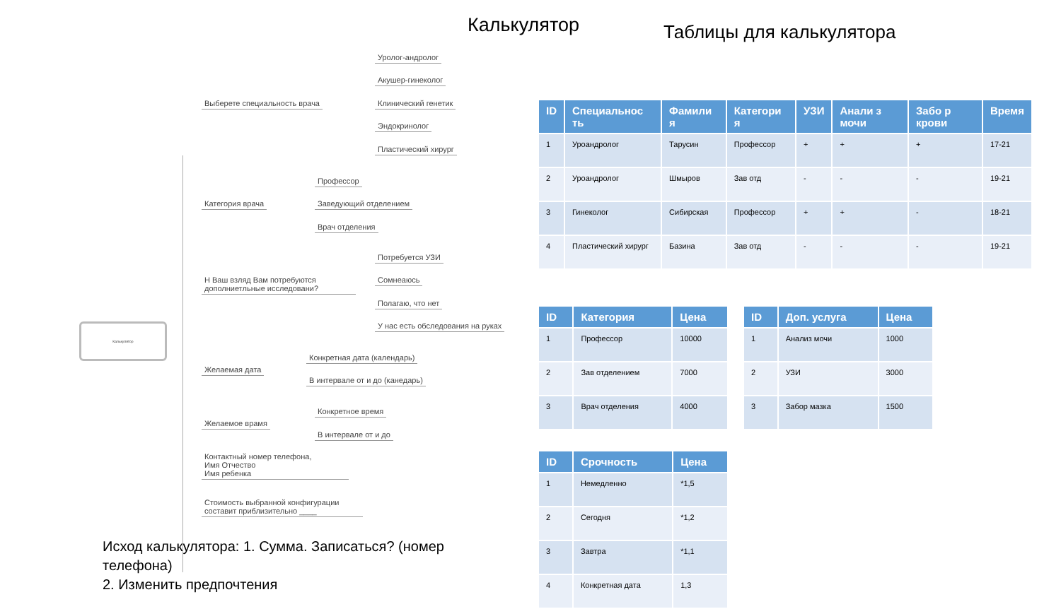Калькулятор
Калькулятор
Выберете специальность врача
Уролог-андролог
Акушер-гинеколог
Клинический генетик
Эндокринолог
Пластический хирург
Категория врача
Профессор
Заведующий отделением
Врач отделения
Н Ваш взляд Вам потребуются дополниетльные исследовани?
Потребуется УЗИ
Сомнеаюсь
Полагаю, что нет
У нас есть обследования на руках
Желаемая дата
Конкретная дата (календарь)
В интервале от и до (канедарь)
Желаемое врамя
Конкретное время
В интервале от и до
Контактный номер телефона,
Имя Отчество
Имя ребенка
Стоимость выбранной конфигурации составит приблизительно ____
Исход калькулятора: 1. Сумма. Записаться? (номер телефона)
2. Изменить предпочтения
Таблицы для калькулятора
| ID | Специальнос ть | Фамили я | Категори я | УЗИ | Анали з мочи | Забо р крови | Время |
| --- | --- | --- | --- | --- | --- | --- | --- |
| 1 | Уроандролог | Тарусин | Профессор | + | + | + | 17-21 |
| 2 | Уроандролог | Шмыров | Зав отд | - | - | - | 19-21 |
| 3 | Гинеколог | Сибирская | Профессор | + | + | - | 18-21 |
| 4 | Пластический хирург | Базина | Зав отд | - | - | - | 19-21 |
| ID | Категория | Цена |
| --- | --- | --- |
| 1 | Профессор | 10000 |
| 2 | Зав отделением | 7000 |
| 3 | Врач отделения | 4000 |
| ID | Доп. услуга | Цена |
| --- | --- | --- |
| 1 | Анализ мочи | 1000 |
| 2 | УЗИ | 3000 |
| 3 | Забор мазка | 1500 |
| ID | Срочность | Цена |
| --- | --- | --- |
| 1 | Немедленно | *1,5 |
| 2 | Сегодня | *1,2 |
| 3 | Завтра | *1,1 |
| 4 | Конкретная дата | 1,3 |